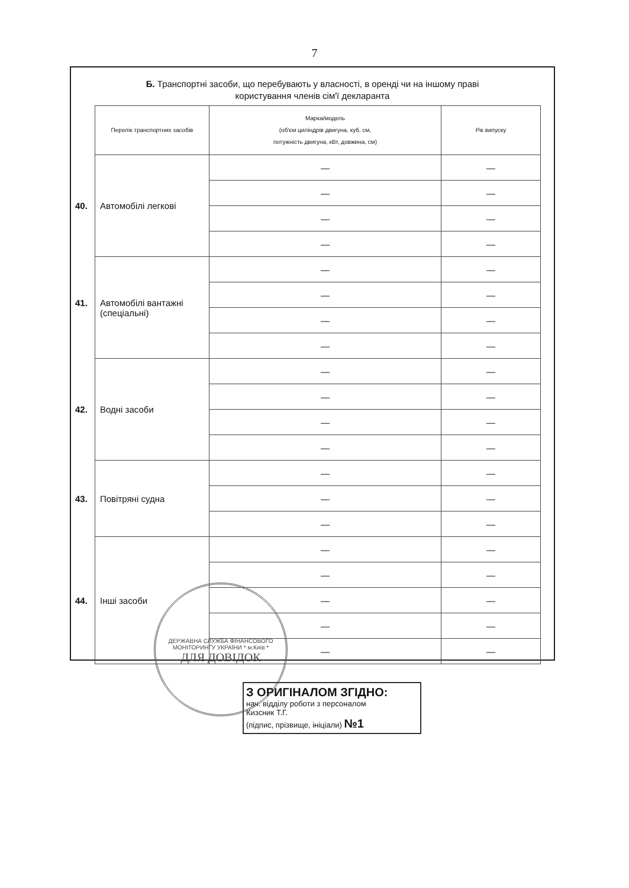7
Б. Транспортні засоби, що перебувають у власності, в оренді чи на іншому праві
користування членів сім'ї декларанта
| Перелік транспортних засобів | Марка/модель (об'єм циліндрів двигуна, куб. см, потужність двигуна, кВт, довжина, см) | Рік випуску |
| --- | --- | --- |
| 40. Автомобілі легкові | — | — |
| | — | — |
| | — | — |
| | — | — |
| 41. Автомобілі вантажні (спеціальні) | — | — |
| | — | — |
| | — | — |
| | — | — |
| 42. Водні засоби | — | — |
| | — | — |
| | — | — |
| | — | — |
| 43. Повітряні судна | — | — |
| | — | — |
| | — | — |
| 44. Інші засоби | — | — |
| | — | — |
| | — | — |
| | — | — |
| | — | — |
ДЕРЖАВНА СЛУЖБА ФІНАНСОВОГО МОНІТОРИНГУ УКРАЇНИ * м.Київ *
ДЛЯ ДОВІДОК
З ОРИГІНАЛОМ ЗГІДНО:
нач. відділу роботи з персоналом
Кизсник Т.Г.
(підпис, прізвище, ініціали) №1